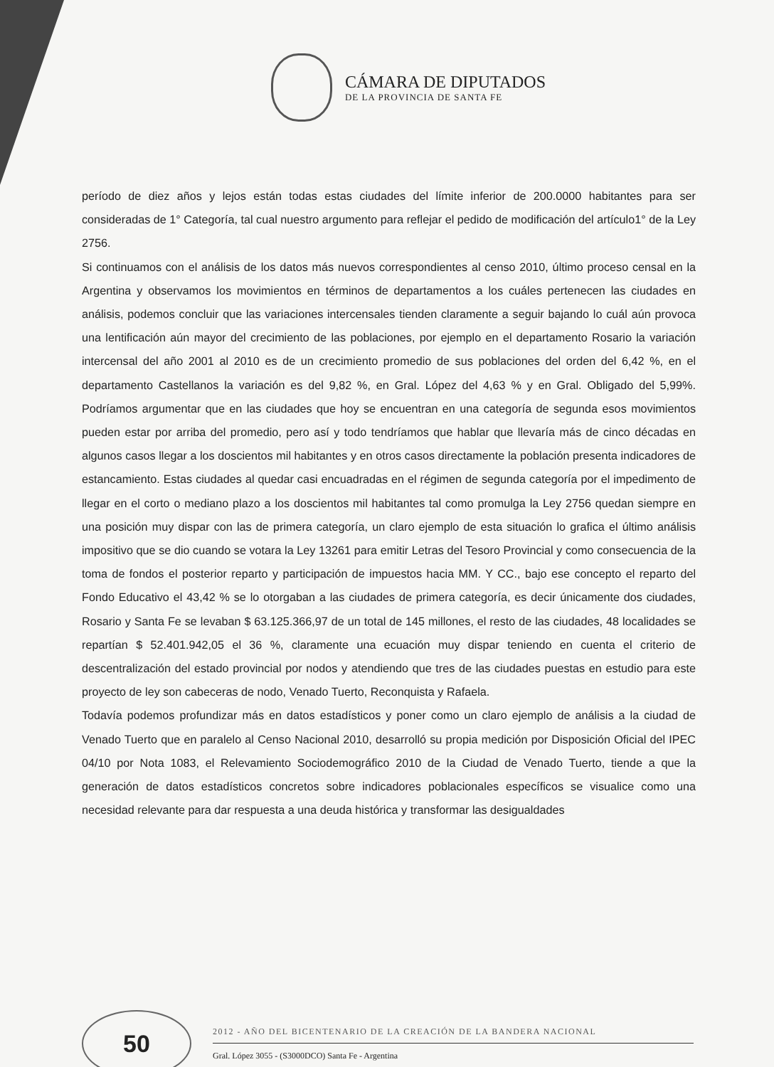CÁMARA DE DIPUTADOS
DE LA PROVINCIA DE SANTA FE
período de diez años y lejos están todas estas ciudades del límite inferior de 200.0000 habitantes para ser consideradas de 1° Categoría, tal cual nuestro argumento para reflejar el pedido de modificación del artículo1° de la Ley 2756.
Si continuamos con el análisis de los datos más nuevos correspondientes al censo 2010, último proceso censal en la Argentina y observamos los movimientos en términos de departamentos a los cuáles pertenecen las ciudades en análisis, podemos concluir que las variaciones intercensales tienden claramente a seguir bajando lo cuál aún provoca una lentificación aún mayor del crecimiento de las poblaciones, por ejemplo en el departamento Rosario la variación intercensal del año 2001 al 2010 es de un crecimiento promedio de sus poblaciones del orden del 6,42 %, en el departamento Castellanos la variación es del 9,82 %, en Gral. López del 4,63 % y en Gral. Obligado del 5,99%. Podríamos argumentar que en las ciudades que hoy se encuentran en una categoría de segunda esos movimientos pueden estar por arriba del promedio, pero así y todo tendríamos que hablar que llevaría más de cinco décadas en algunos casos llegar a los doscientos mil habitantes y en otros casos directamente la población presenta indicadores de estancamiento. Estas ciudades al quedar casi encuadradas en el régimen de segunda categoría por el impedimento de llegar en el corto o mediano plazo a los doscientos mil habitantes tal como promulga la Ley 2756 quedan siempre en una posición muy dispar con las de primera categoría, un claro ejemplo de esta situación lo grafica el último análisis impositivo que se dio cuando se votara la Ley 13261 para emitir Letras del Tesoro Provincial y como consecuencia de la toma de fondos el posterior reparto y participación de impuestos hacia MM. Y CC., bajo ese concepto el reparto del Fondo Educativo el 43,42 % se lo otorgaban a las ciudades de primera categoría, es decir únicamente dos ciudades, Rosario y Santa Fe se levaban $ 63.125.366,97 de un total de 145 millones, el resto de las ciudades, 48 localidades se repartían $ 52.401.942,05 el 36 %, claramente una ecuación muy dispar teniendo en cuenta el criterio de descentralización del estado provincial por nodos y atendiendo que tres de las ciudades puestas en estudio para este proyecto de ley son cabeceras de nodo, Venado Tuerto, Reconquista y Rafaela.
Todavía podemos profundizar más en datos estadísticos y poner como un claro ejemplo de análisis a la ciudad de Venado Tuerto que en paralelo al Censo Nacional 2010, desarrolló su propia medición por Disposición Oficial del IPEC 04/10 por Nota 1083, el Relevamiento Sociodemográfico 2010 de la Ciudad de Venado Tuerto, tiende a que la generación de datos estadísticos concretos sobre indicadores poblacionales específicos se visualice como una necesidad relevante para dar respuesta a una deuda histórica y transformar las desigualdades
50
2012 - AÑO DEL BICENTENARIO DE LA CREACIÓN DE LA BANDERA NACIONAL
Gral. López 3055 - (S3000DCO) Santa Fe - Argentina